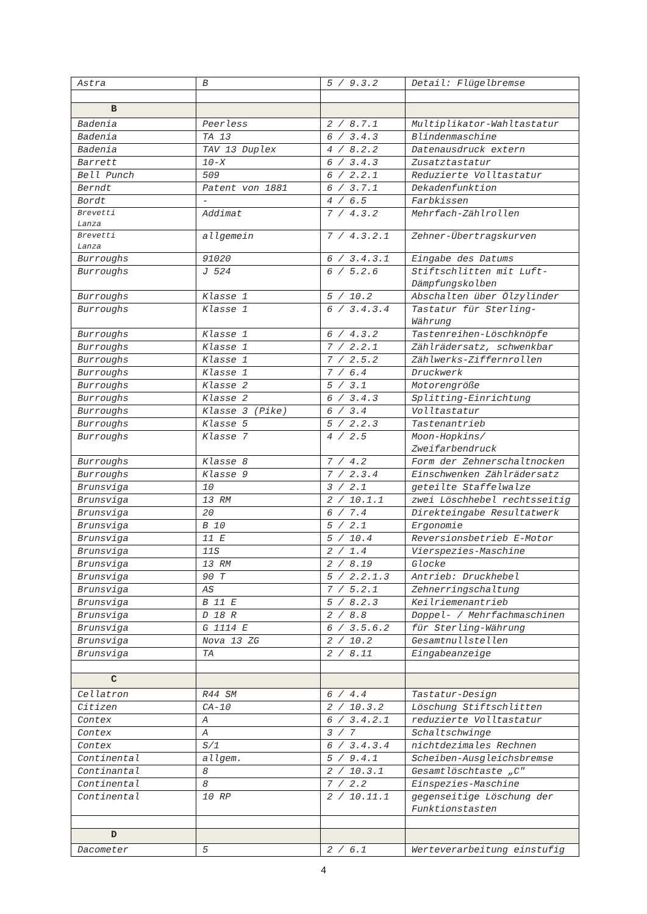| Astra | B | 5 / 9.3.2 | Detail: Flügelbremse |
| B | | | |
| Badenia | Peerless | 2 / 8.7.1 | Multiplikator-Wahltastatur |
| Badenia | TA 13 | 6 / 3.4.3 | Blindenmaschine |
| Badenia | TAV 13 Duplex | 4 / 8.2.2 | Datenausdruck extern |
| Barrett | 10-X | 6 / 3.4.3 | Zusatztastatur |
| Bell Punch | 509 | 6 / 2.2.1 | Reduzierte Volltastatur |
| Berndt | Patent von 1881 | 6 / 3.7.1 | Dekadenfunktion |
| Bordt | - | 4 / 6.5 | Farbkissen |
| Brevetti Lanza | Addimat | 7 / 4.3.2 | Mehrfach-Zählrollen |
| Brevetti Lanza | allgemein | 7 / 4.3.2.1 | Zehner-Übertragskurven |
| Burroughs | 91020 | 6 / 3.4.3.1 | Eingabe des Datums |
| Burroughs | J 524 | 6 / 5.2.6 | Stiftschlitten mit Luft-Dämpfungskolben |
| Burroughs | Klasse 1 | 5 / 10.2 | Abschalten über Ölzylinder |
| Burroughs | Klasse 1 | 6 / 3.4.3.4 | Tastatur für Sterling-Währung |
| Burroughs | Klasse 1 | 6 / 4.3.2 | Tastenreihen-Löschknöpfe |
| Burroughs | Klasse 1 | 7 / 2.2.1 | Zählrädersatz, schwenkbar |
| Burroughs | Klasse 1 | 7 / 2.5.2 | Zählwerks-Ziffernrollen |
| Burroughs | Klasse 1 | 7 / 6.4 | Druckwerk |
| Burroughs | Klasse 2 | 5 / 3.1 | Motorengröße |
| Burroughs | Klasse 2 | 6 / 3.4.3 | Splitting-Einrichtung |
| Burroughs | Klasse 3 (Pike) | 6 / 3.4 | Volltastatur |
| Burroughs | Klasse 5 | 5 / 2.2.3 | Tastenantrieb |
| Burroughs | Klasse 7 | 4 / 2.5 | Moon-Hopkins/ Zweifarbendruck |
| Burroughs | Klasse 8 | 7 / 4.2 | Form der Zehnerschaltnocken |
| Burroughs | Klasse 9 | 7 / 2.3.4 | Einschwenken Zählrädersatz |
| Brunsviga | 10 | 3 / 2.1 | geteilte Staffelwalze |
| Brunsviga | 13 RM | 2 / 10.1.1 | zwei Löschhebel rechtsseitig |
| Brunsviga | 20 | 6 / 7.4 | Direkteingabe Resultatwerk |
| Brunsviga | B 10 | 5 / 2.1 | Ergonomie |
| Brunsviga | 11 E | 5 / 10.4 | Reversionsbetrieb E-Motor |
| Brunsviga | 11S | 2 / 1.4 | Vierspezies-Maschine |
| Brunsviga | 13 RM | 2 / 8.19 | Glocke |
| Brunsviga | 90 T | 5 / 2.2.1.3 | Antrieb: Druckhebel |
| Brunsviga | AS | 7 / 5.2.1 | Zehnerringschaltung |
| Brunsviga | B 11 E | 5 / 8.2.3 | Keilriemenantrieb |
| Brunsviga | D 18 R | 2 / 8.8 | Doppel- / Mehrfachmaschinen |
| Brunsviga | G 1114 E | 6 / 3.5.6.2 | für Sterling-Währung |
| Brunsviga | Nova 13 ZG | 2 / 10.2 | Gesamtnullstellen |
| Brunsviga | TA | 2 / 8.11 | Eingabeanzeige |
| C | | | |
| Cellatron | R44 SM | 6 / 4.4 | Tastatur-Design |
| Citizen | CA-10 | 2 / 10.3.2 | Löschung Stiftschlitten |
| Contex | A | 6 / 3.4.2.1 | reduzierte Volltastatur |
| Contex | A | 3 / 7 | Schaltschwinge |
| Contex | S/1 | 6 / 3.4.3.4 | nichtdezimales Rechnen |
| Continental | allgem. | 5 / 9.4.1 | Scheiben-Ausgleichsbremse |
| Continantal | 8 | 2 / 10.3.1 | Gesamtlöschtaste „C" |
| Continental | 8 | 7 / 2.2 | Einspezies-Maschine |
| Continental | 10 RP | 2 / 10.11.1 | gegenseitige Löschung der Funktionstasten |
| D | | | |
| Dacometer | 5 | 2 / 6.1 | Werteverarbeitung einstufig |
4